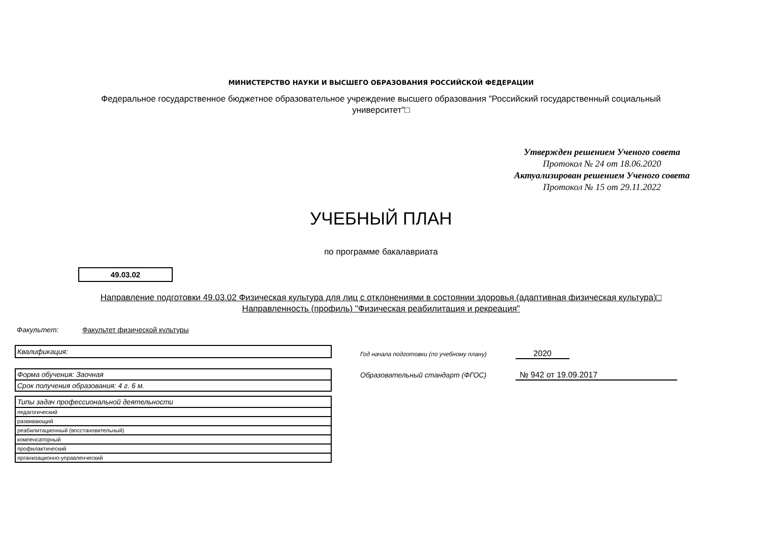МИНИСТЕРСТВО НАУКИ И ВЫСШЕГО ОБРАЗОВАНИЯ РОССИЙСКОЙ ФЕДЕРАЦИИ
Федеральное государственное бюджетное образовательное учреждение высшего образования "Российский государственный социальный университет"□
Утвержден решением Ученого совета
Протокол № 24 от 18.06.2020
Актуализирован решением Ученого совета
Протокол № 15 от 29.11.2022
УЧЕБНЫЙ ПЛАН
по программе бакалавриата
49.03.02
Направление подготовки 49.03.02 Физическая культура для лиц с отклонениями в состоянии здоровья (адаптивная физическая культура)□
Направленность (профиль) "Физическая реабилитация и рекреация"
Факультет: Факультет физической культуры
| Квалификация: |
| Форма обучения: Заочная |
| Срок получения образования: 4 г. 6 м. |
| Типы задач профессиональной деятельности |
| педагогический |
| развивающий |
| реабилитационный (восстановительный) |
| компенсаторный |
| профилактический |
| организационно-управленческий |
Год начала подготовки (по учебному плану) 2020
Образовательный стандарт (ФГОС) № 942 от 19.09.2017